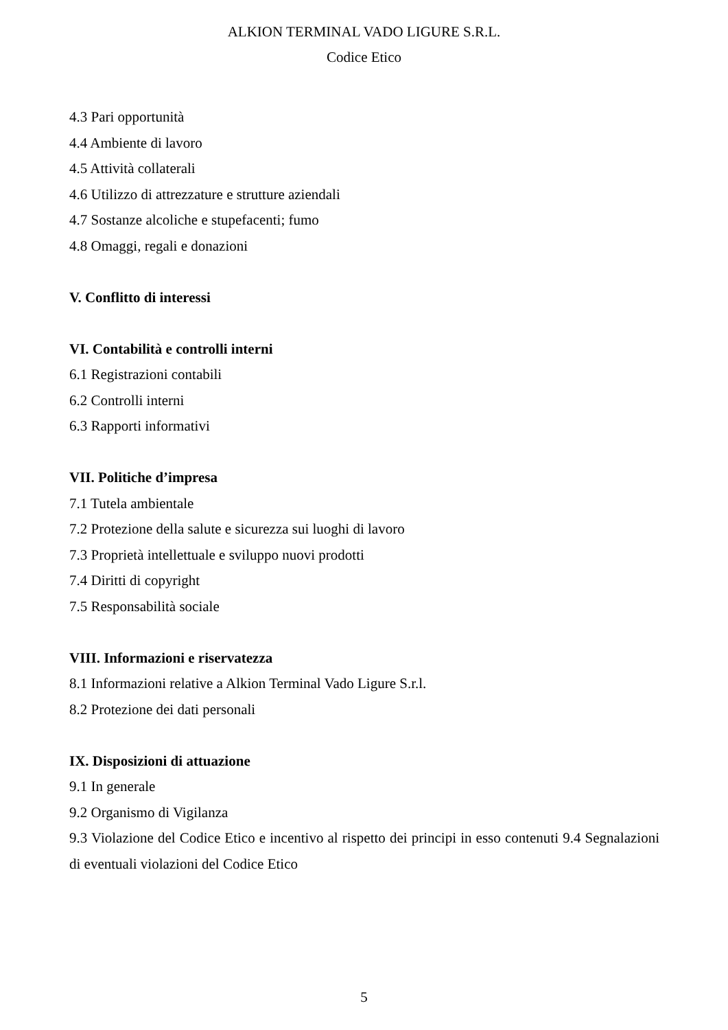ALKION TERMINAL VADO LIGURE S.R.L.
Codice Etico
4.3 Pari opportunità
4.4 Ambiente di lavoro
4.5 Attività collaterali
4.6 Utilizzo di attrezzature e strutture aziendali
4.7 Sostanze alcoliche e stupefacenti; fumo
4.8 Omaggi, regali e donazioni
V. Conflitto di interessi
VI. Contabilità e controlli interni
6.1 Registrazioni contabili
6.2 Controlli interni
6.3 Rapporti informativi
VII. Politiche d’impresa
7.1 Tutela ambientale
7.2 Protezione della salute e sicurezza sui luoghi di lavoro
7.3 Proprietà intellettuale e sviluppo nuovi prodotti
7.4 Diritti di copyright
7.5 Responsabilità sociale
VIII. Informazioni e riservatezza
8.1 Informazioni relative a Alkion Terminal Vado Ligure S.r.l.
8.2 Protezione dei dati personali
IX. Disposizioni di attuazione
9.1 In generale
9.2 Organismo di Vigilanza
9.3 Violazione del Codice Etico e incentivo al rispetto dei principi in esso contenuti 9.4 Segnalazioni di eventuali violazioni del Codice Etico
5